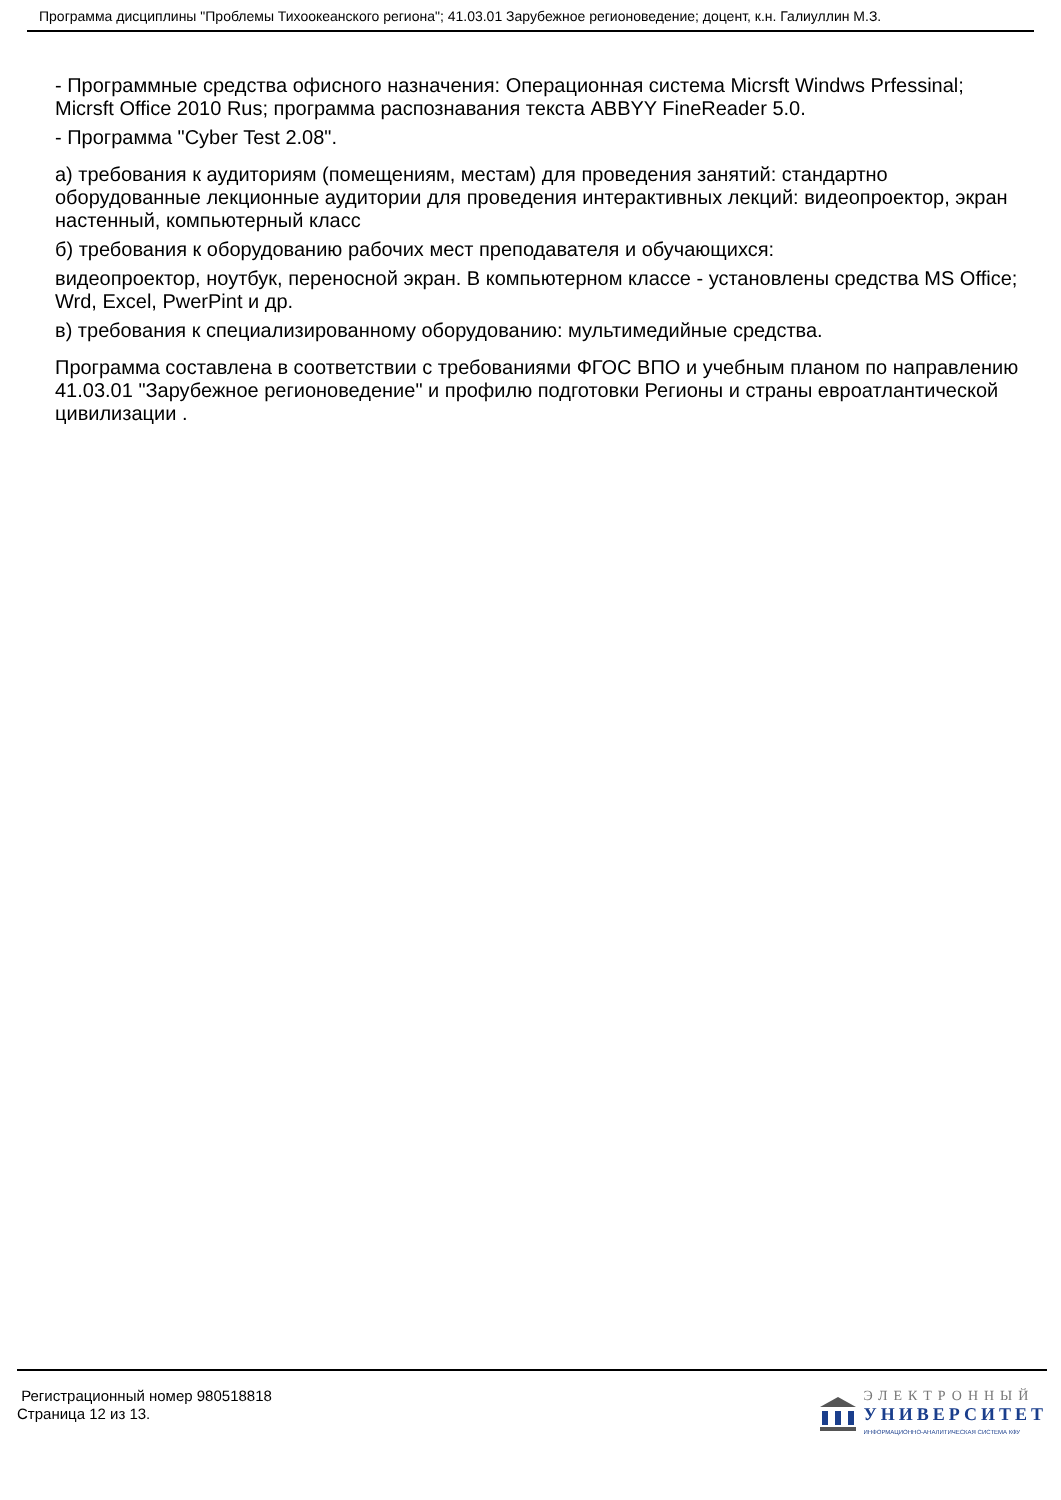Программа дисциплины "Проблемы Тихоокеанского региона"; 41.03.01 Зарубежное регионоведение; доцент, к.н. Галиуллин М.З.
- Программные средства офисного назначения: Операционная система Micrsft Windws Prfessinal; Micrsft Office 2010 Rus; программа распознавания текста ABBYY FineReader 5.0.
- Программа "Cyber Test 2.08".
а) требования к аудиториям (помещениям, местам) для проведения занятий: стандартно оборудованные лекционные аудитории для проведения интерактивных лекций: видеопроектор, экран настенный, компьютерный класс
б) требования к оборудованию рабочих мест преподавателя и обучающихся:
видеопроектор, ноутбук, переносной экран. В компьютерном классе - установлены средства MS Office; Wrd, Excel, PwerPint и др.
в) требования к специализированному оборудованию: мультимедийные средства.
Программа составлена в соответствии с требованиями ФГОС ВПО и учебным планом по направлению 41.03.01 "Зарубежное регионоведение" и профилю подготовки Регионы и страны евроатлантической цивилизации .
Регистрационный номер 980518818
Страница 12 из 13.
ЭЛЕКТРОННЫЙ
УНИВЕРСИТЕТ
ИНФОРМАЦИОННО-АНАЛИТИЧЕСКАЯ СИСТЕМА КФУ